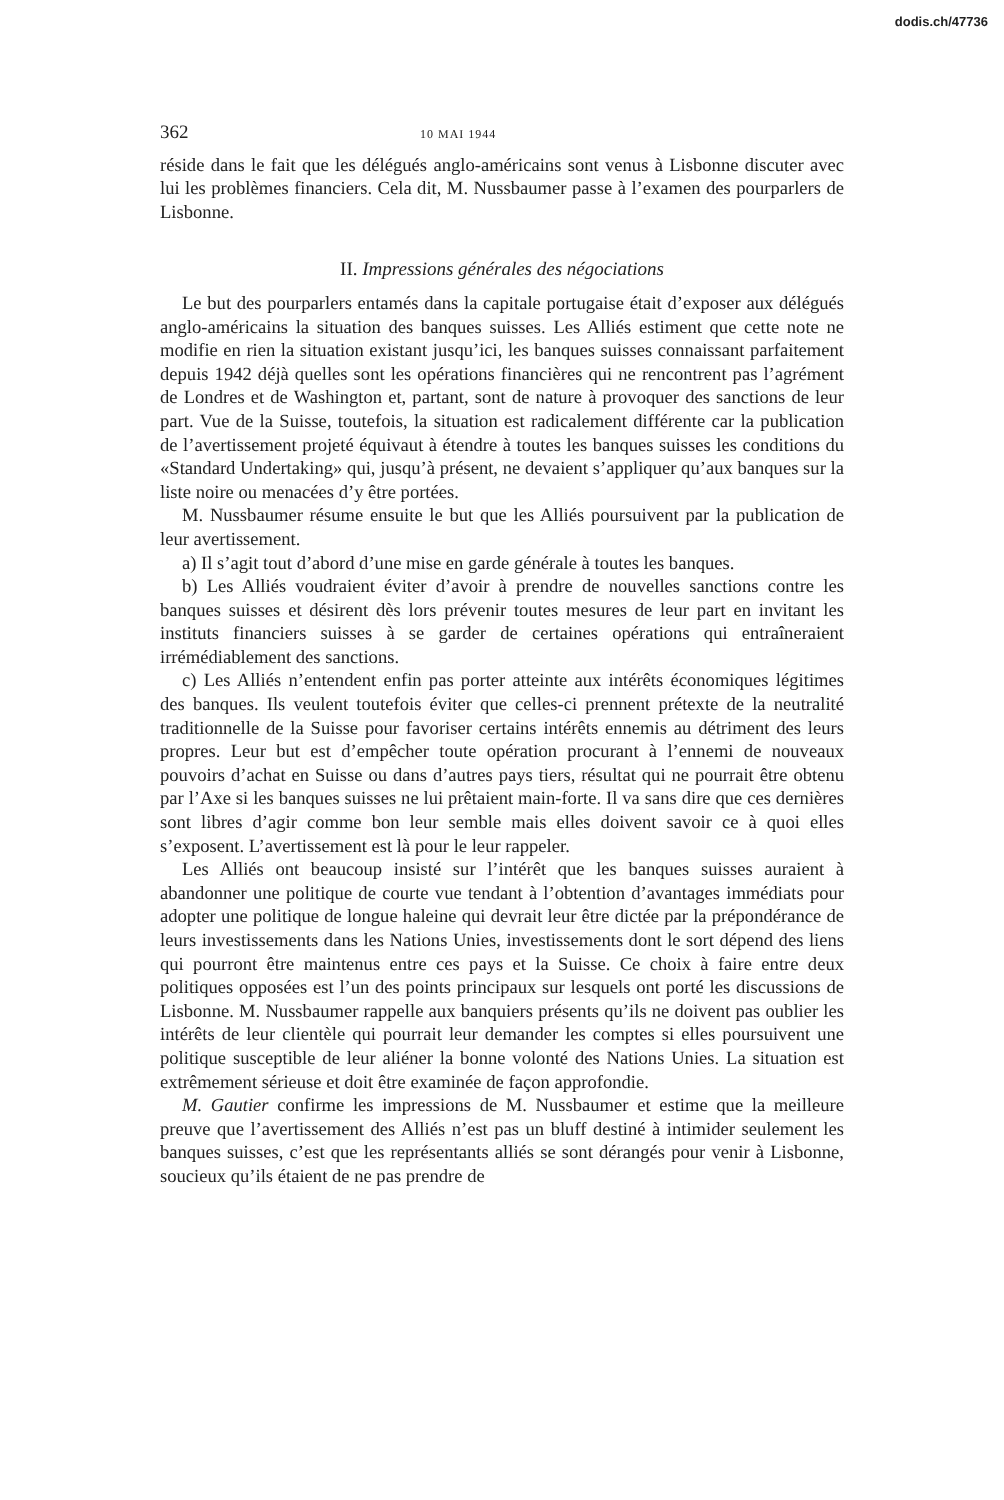dodis.ch/47736
362 10 MAI 1944
réside dans le fait que les délégués anglo-américains sont venus à Lisbonne discuter avec lui les problèmes financiers. Cela dit, M. Nussbaumer passe à l’examen des pourparlers de Lisbonne.
II. Impressions générales des négociations
Le but des pourparlers entamés dans la capitale portugaise était d’exposer aux délégués anglo-américains la situation des banques suisses. Les Alliés estiment que cette note ne modifie en rien la situation existant jusqu’ici, les banques suisses connaissant parfaitement depuis 1942 déjà quelles sont les opérations financières qui ne rencontrent pas l’agrément de Londres et de Washington et, partant, sont de nature à provoquer des sanctions de leur part. Vue de la Suisse, toutefois, la situation est radicalement différente car la publication de l’avertissement projeté équivaut à étendre à toutes les banques suisses les conditions du «Standard Undertaking» qui, jusqu’à présent, ne devaient s’appliquer qu’aux banques sur la liste noire ou menacées d’y être portées.
M. Nussbaumer résume ensuite le but que les Alliés poursuivent par la publication de leur avertissement.
a) Il s’agit tout d’abord d’une mise en garde générale à toutes les banques.
b) Les Alliés voudraient éviter d’avoir à prendre de nouvelles sanctions contre les banques suisses et désirent dès lors prévenir toutes mesures de leur part en invitant les instituts financiers suisses à se garder de certaines opérations qui entraîneraient irrémédiablement des sanctions.
c) Les Alliés n’entendent enfin pas porter atteinte aux intérêts économiques légitimes des banques. Ils veulent toutefois éviter que celles-ci prennent prétexte de la neutralité traditionnelle de la Suisse pour favoriser certains intérêts ennemis au détriment des leurs propres. Leur but est d’empêcher toute opération procurant à l’ennemi de nouveaux pouvoirs d’achat en Suisse ou dans d’autres pays tiers, résultat qui ne pourrait être obtenu par l’Axe si les banques suisses ne lui prêtaient main-forte. Il va sans dire que ces dernières sont libres d’agir comme bon leur semble mais elles doivent savoir ce à quoi elles s’exposent. L’avertissement est là pour le leur rappeler.
Les Alliés ont beaucoup insisté sur l’intérêt que les banques suisses auraient à abandonner une politique de courte vue tendant à l’obtention d’avantages immédiats pour adopter une politique de longue haleine qui devrait leur être dictée par la prépondérance de leurs investissements dans les Nations Unies, investissements dont le sort dépend des liens qui pourront être maintenus entre ces pays et la Suisse. Ce choix à faire entre deux politiques opposées est l’un des points principaux sur lesquels ont porté les discussions de Lisbonne. M. Nussbaumer rappelle aux banquiers présents qu’ils ne doivent pas oublier les intérêts de leur clientèle qui pourrait leur demander les comptes si elles poursuivent une politique susceptible de leur aliéner la bonne volonté des Nations Unies. La situation est extrêmement sérieuse et doit être examinée de façon approfondie.
M. Gautier confirme les impressions de M. Nussbaumer et estime que la meilleure preuve que l’avertissement des Alliés n’est pas un bluff destiné à intimider seulement les banques suisses, c’est que les représentants alliés se sont dérangés pour venir à Lisbonne, soucieux qu’ils étaient de ne pas prendre de